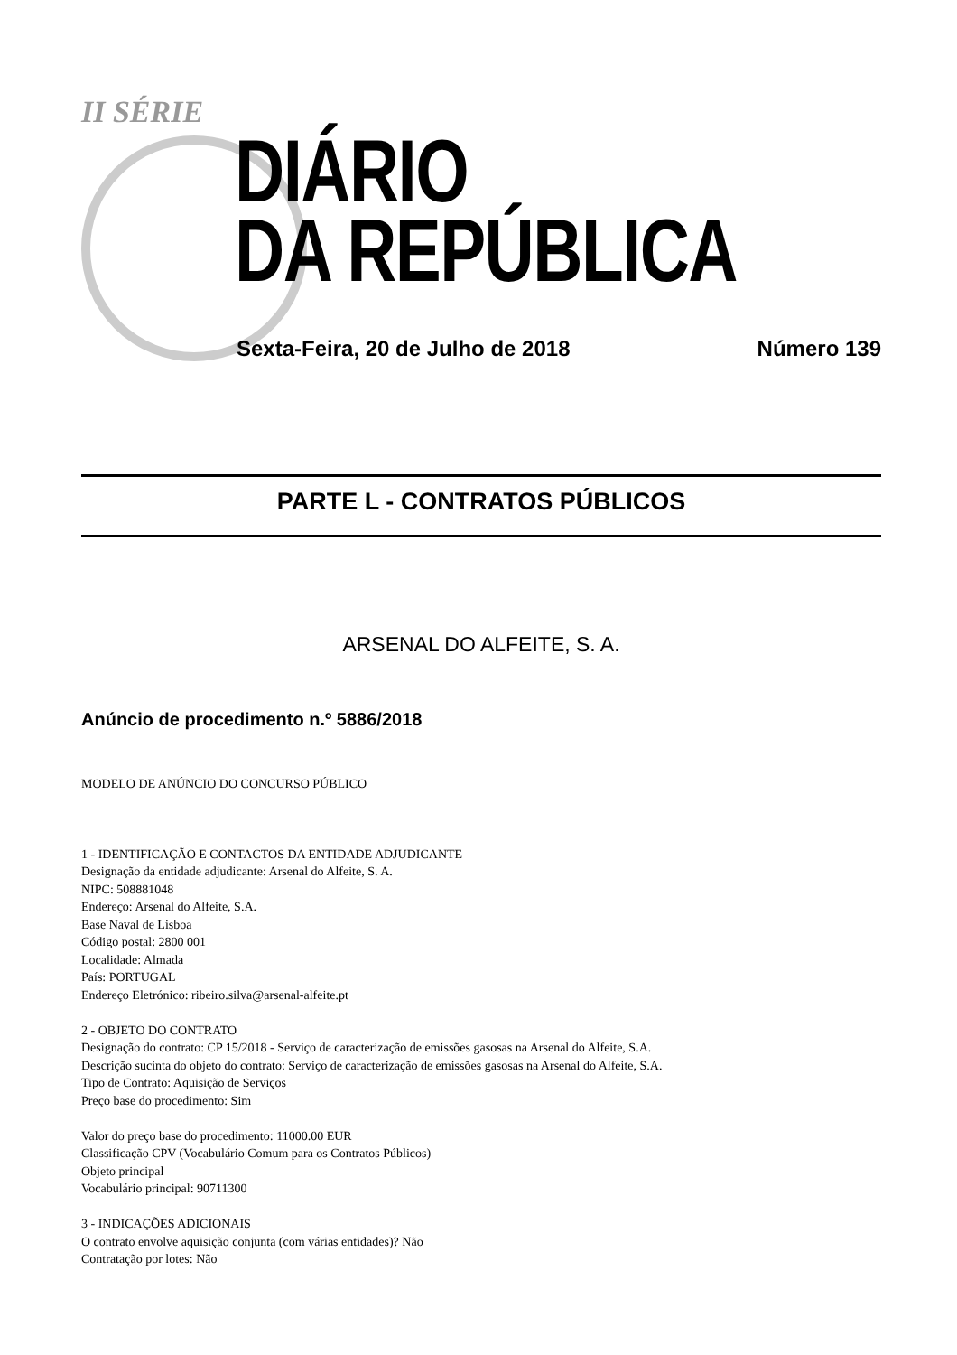II SÉRIE
DIÁRIO
DA REPÚBLICA
Sexta-Feira, 20 de Julho de 2018
Número 139
PARTE L - CONTRATOS PÚBLICOS
ARSENAL DO ALFEITE, S. A.
Anúncio de procedimento n.º 5886/2018
MODELO DE ANÚNCIO DO CONCURSO PÚBLICO
1 - IDENTIFICAÇÃO E CONTACTOS DA ENTIDADE ADJUDICANTE
Designação da entidade adjudicante: Arsenal do Alfeite, S. A.
NIPC: 508881048
Endereço: Arsenal do Alfeite, S.A.
Base Naval de Lisboa
Código postal: 2800 001
Localidade: Almada
País: PORTUGAL
Endereço Eletrónico: ribeiro.silva@arsenal-alfeite.pt
2 - OBJETO DO CONTRATO
Designação do contrato: CP 15/2018 - Serviço de caracterização de emissões gasosas na Arsenal do Alfeite, S.A.
Descrição sucinta do objeto do contrato: Serviço de caracterização de emissões gasosas na Arsenal do Alfeite, S.A.
Tipo de Contrato: Aquisição de Serviços
Preço base do procedimento: Sim
Valor do preço base do procedimento: 11000.00 EUR
Classificação CPV (Vocabulário Comum para os Contratos Públicos)
Objeto principal
Vocabulário principal: 90711300
3 - INDICAÇÕES ADICIONAIS
O contrato envolve aquisição conjunta (com várias entidades)? Não
Contratação por lotes: Não